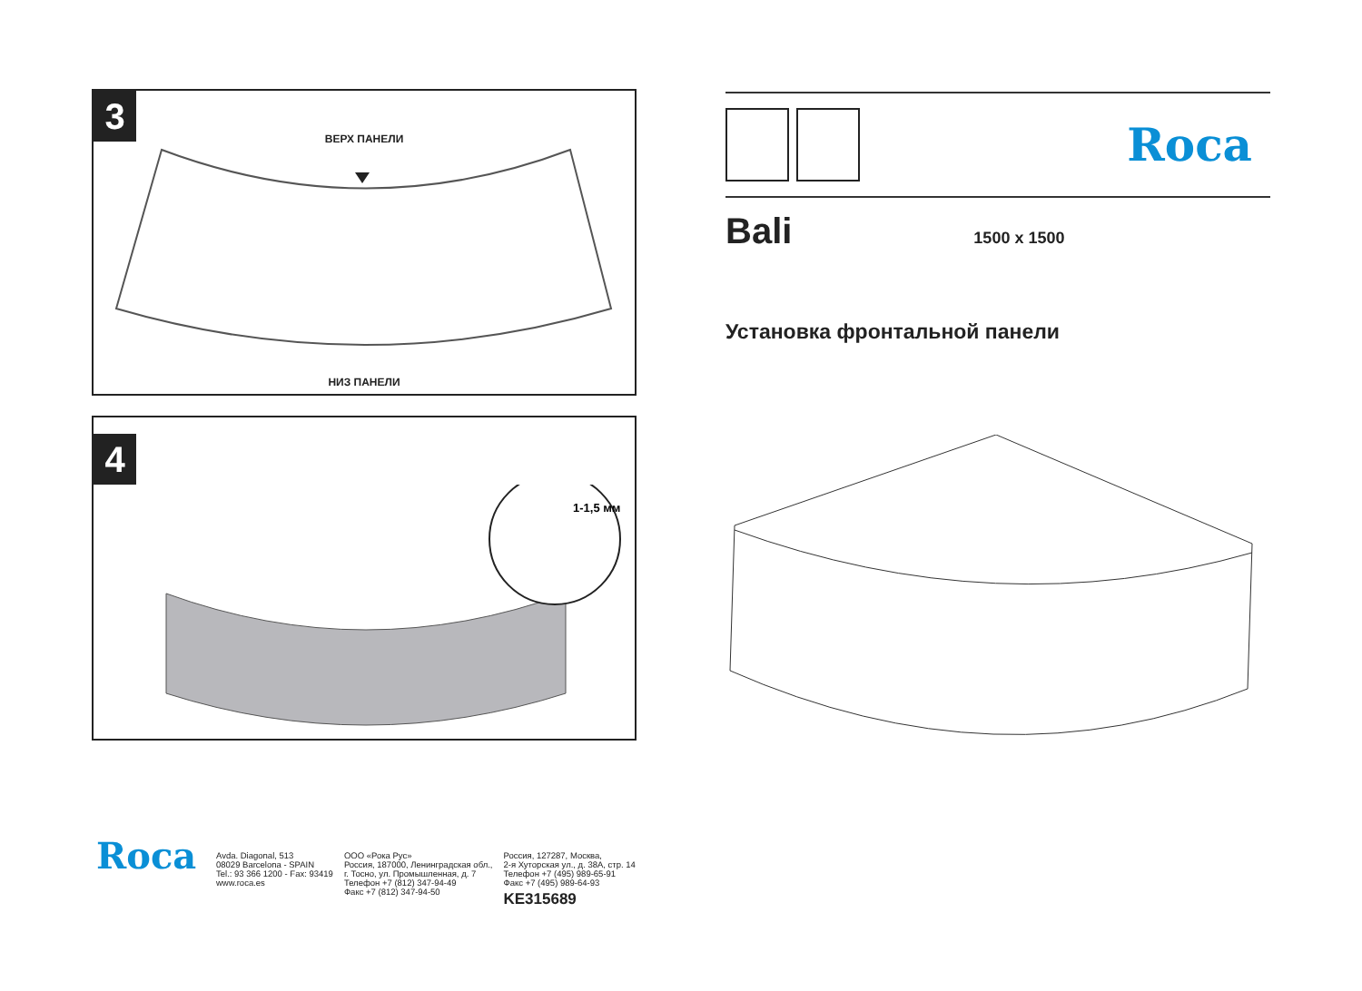3
ВЕРХ ПАНЕЛИ
НИЗ ПАНЕЛИ
4
1-1,5 мм
Roca
Bali
1500 x 1500
Установка фронтальной панели
Roca
Avda. Diagonal, 513
08029 Barcelona - SPAIN
Tel.: 93 366 1200 - Fax: 93419
www.roca.es
ООО «Рока Рус»
Россия, 187000, Ленинградская обл.,
г. Тосно, ул. Промышленная, д. 7
Телефон +7 (812) 347-94-49
Факс +7 (812) 347-94-50
Россия, 127287, Москва,
2-я Хуторская ул., д. 38А, стр. 14
Телефон +7 (495) 989-65-91
Факс +7 (495) 989-64-93
KE315689